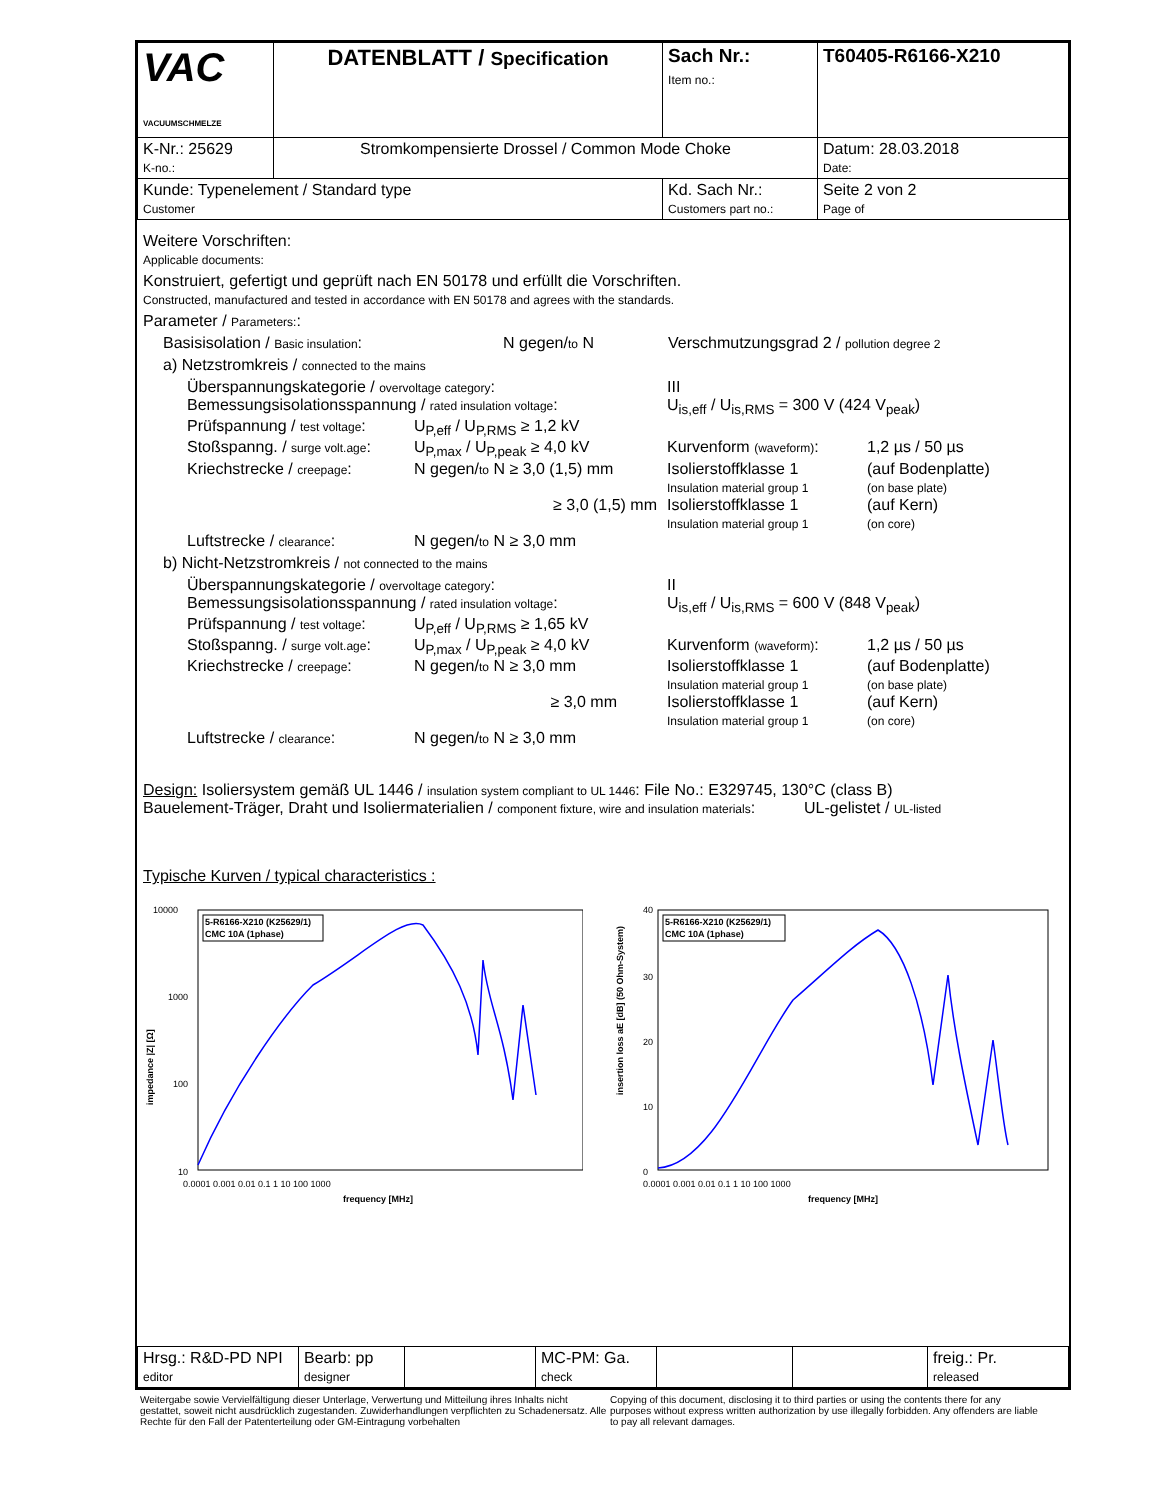| VAC VACUUMSCHMELZE | DATENBLATT / Specification | | Sach Nr.: Item no.: | T60405-R6166-X210 |
| K-Nr.: 25629 K-no.: | Stromkompensierte Drossel / Common Mode Choke | | | Datum: 28.03.2018 Date: |
| Kunde: Typenelement / Standard type Customer | | Kd. Sach Nr.: Customers part no.: | | Seite 2 von 2 Page of |
Weitere Vorschriften:
Applicable documents:
Konstruiert, gefertigt und geprüft nach EN 50178 und erfüllt die Vorschriften.
Constructed, manufactured and tested in accordance with EN 50178 and agrees with the standards.
Parameter / Parameters::
Basisisolation / Basic insulation: N gegen/to N Verschmutzungsgrad 2 / pollution degree 2
a) Netzstromkreis / connected to the mains
Überspannungskategorie / overvoltage category: III
Bemessungsisolationsspannung / rated insulation voltage: U<sub>is,eff</sub> / U<sub>is,RMS</sub> = 300 V (424 V<sub>peak</sub>)
Prüfspannung / test voltage: U<sub>P,eff</sub> / U<sub>P,RMS</sub> ≥ 1,2 kV
Stoßspanng. / surge volt.age: U<sub>P,max</sub> / U<sub>P,peak</sub> ≥ 4,0 kV Kurvenform (waveform): 1,2 µs / 50 µs
Kriechstrecke / creepage: N gegen/to N ≥ 3,0 (1,5) mm Isolierstoffklasse 1
Insulation material group 1 (auf Bodenplatte)
(on base plate)
≥ 3,0 (1,5) mm Isolierstoffklasse 1
Insulation material group 1 (auf Kern)
(on core)
Luftstrecke / clearance: N gegen/to N ≥ 3,0 mm
b) Nicht-Netzstromkreis / not connected to the mains
Überspannungskategorie / overvoltage category: II
Bemessungsisolationsspannung / rated insulation voltage: U<sub>is,eff</sub> / U<sub>is,RMS</sub> = 600 V (848 V<sub>peak</sub>)
Prüfspannung / test voltage: U<sub>P,eff</sub> / U<sub>P,RMS</sub> ≥ 1,65 kV
Stoßspanng. / surge volt.age: U<sub>P,max</sub> / U<sub>P,peak</sub> ≥ 4,0 kV Kurvenform (waveform): 1,2 µs / 50 µs
Kriechstrecke / creepage: N gegen/to N ≥ 3,0 mm Isolierstoffklasse 1
Insulation material group 1 (auf Bodenplatte)
(on base plate)
≥ 3,0 mm Isolierstoffklasse 1
Insulation material group 1 (auf Kern)
(on core)
Luftstrecke / clearance: N gegen/to N ≥ 3,0 mm
Design: Isoliersystem gemäß UL 1446 / insulation system compliant to UL 1446: File No.: E329745, 130°C (class B)
Bauelement-Träger, Draht und Isoliermaterialien / component fixture, wire and insulation materials: UL-gelistet / UL-listed
Typische Kurven / typical characteristics :
10000
1000
100
10
impedance |Z| [Ω]
5-R6166-X210 (K25629/1)
CMC 10A (1phase)
0.0001 0.001 0.01 0.1 1 10 100 1000
frequency [MHz]
40
30
20
10
0
insertion loss aE [dB] (50 Ohm-System)
5-R6166-X210 (K25629/1)
CMC 10A (1phase)
0.0001 0.001 0.01 0.1 1 10 100 1000
frequency [MHz]
| Hrsg.: R&D-PD NPI editor | Bearb: pp designer | | MC-PM: Ga. check | | | freig.: Pr. released |
Weitergabe sowie Vervielfältigung dieser Unterlage, Verwertung und Mitteilung ihres Inhalts nicht gestattet, soweit nicht ausdrücklich zugestanden. Zuwiderhandlungen verpflichten zu Schadenersatz. Alle Rechte für den Fall der Patenterteilung oder GM-Eintragung vorbehalten
Copying of this document, disclosing it to third parties or using the contents there for any purposes without express written authorization by use illegally forbidden. Any offenders are liable to pay all relevant damages.